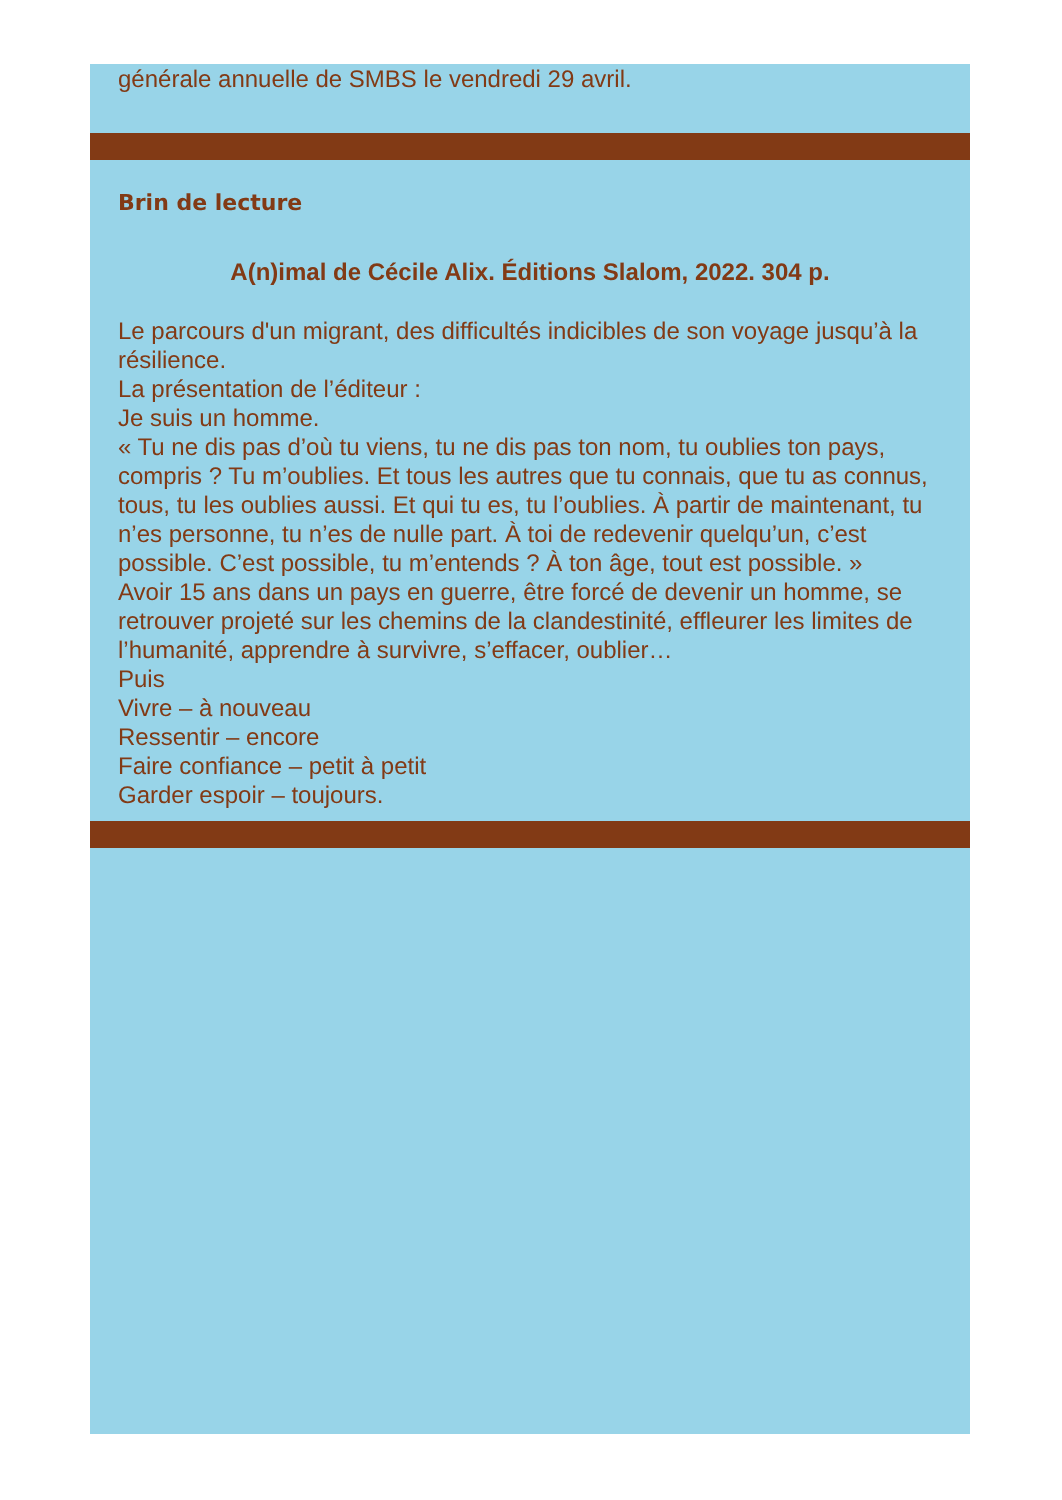générale annuelle de SMBS le vendredi 29 avril.
Brin de lecture
A(n)imal de Cécile Alix. Éditions Slalom, 2022. 304 p.
Le parcours d'un migrant, des difficultés indicibles de son voyage jusqu’à la résilience.
La présentation de l’éditeur :
Je suis un homme.
« Tu ne dis pas d’où tu viens, tu ne dis pas ton nom, tu oublies ton pays, compris ? Tu m’oublies. Et tous les autres que tu connais, que tu as connus, tous, tu les oublies aussi. Et qui tu es, tu l’oublies. À partir de maintenant, tu n’es personne, tu n’es de nulle part. À toi de redevenir quelqu’un, c’est possible. C’est possible, tu m’entends ? À ton âge, tout est possible. »
Avoir 15 ans dans un pays en guerre, être forcé de devenir un homme, se retrouver projeté sur les chemins de la clandestinité, effleurer les limites de l’humanité, apprendre à survivre, s’effacer, oublier…
Puis
Vivre – à nouveau
Ressentir – encore
Faire confiance – petit à petit
Garder espoir – toujours.